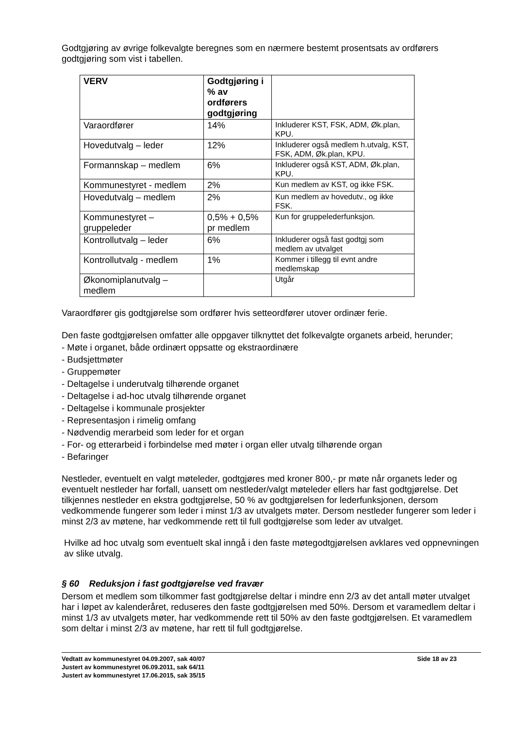Godtgjøring av øvrige folkevalgte beregnes som en nærmere bestemt prosentsats av ordførers godtgjøring som vist i tabellen.
| VERV | Godtgjøring i % av ordførers godtgjøring | |
| --- | --- | --- |
| Varaordfører | 14% | Inkluderer KST, FSK, ADM, Øk.plan, KPU. |
| Hovedutvalg – leder | 12% | Inkluderer også medlem h.utvalg, KST, FSK, ADM, Øk.plan, KPU. |
| Formannskap – medlem | 6% | Inkluderer også KST, ADM, Øk.plan, KPU. |
| Kommunestyret - medlem | 2% | Kun medlem av KST, og ikke FSK. |
| Hovedutvalg – medlem | 2% | Kun medlem av hovedutv., og ikke FSK. |
| Kommunestyret – gruppeleder | 0,5% + 0,5% pr medlem | Kun for gruppelederfunksjon. |
| Kontrollutvalg – leder | 6% | Inkluderer også fast godtgj som medlem av utvalget |
| Kontrollutvalg - medlem | 1% | Kommer i tillegg til evnt andre medlemskap |
| Økonomiplanutvalg – medlem | | Utgår |
Varaordfører gis godtgjørelse som ordfører hvis setteordfører utover ordinær ferie.
Den faste godtgjørelsen omfatter alle oppgaver tilknyttet det folkevalgte organets arbeid, herunder;
- Møte i organet, både ordinært oppsatte og ekstraordinære
- Budsjettmøter
- Gruppemøter
- Deltagelse i underutvalg tilhørende organet
- Deltagelse i ad-hoc utvalg tilhørende organet
- Deltagelse i kommunale prosjekter
- Representasjon i rimelig omfang
- Nødvendig merarbeid som leder for et organ
- For- og etterarbeid i forbindelse med møter i organ eller utvalg tilhørende organ
- Befaringer
Nestleder, eventuelt en valgt møteleder, godtgjøres med kroner 800,- pr møte når organets leder og eventuelt nestleder har forfall, uansett om nestleder/valgt møteleder ellers har fast godtgjørelse. Det tilkjennes nestleder en ekstra godtgjørelse, 50 % av godtgjørelsen for lederfunksjonen, dersom vedkommende fungerer som leder i minst 1/3 av utvalgets møter. Dersom nestleder fungerer som leder i minst 2/3 av møtene, har vedkommende rett til full godtgjørelse som leder av utvalget.
Hvilke ad hoc utvalg som eventuelt skal inngå i den faste møtegodtgjørelsen avklares ved oppnevningen av slike utvalg.
§ 60 Reduksjon i fast godtgjørelse ved fravær
Dersom et medlem som tilkommer fast godtgjørelse deltar i mindre enn 2/3 av det antall møter utvalget har i løpet av kalenderåret, reduseres den faste godtgjørelsen med 50%. Dersom et varamedlem deltar i minst 1/3 av utvalgets møter, har vedkommende rett til 50% av den faste godtgjørelsen. Et varamedlem som deltar i minst 2/3 av møtene, har rett til full godtgjørelse.
Vedtatt av kommunestyret 04.09.2007, sak 40/07
Justert av kommunestyret 06.09.2011, sak 64/11
Justert av kommunestyret 17.06.2015, sak 35/15
Side 18 av 23